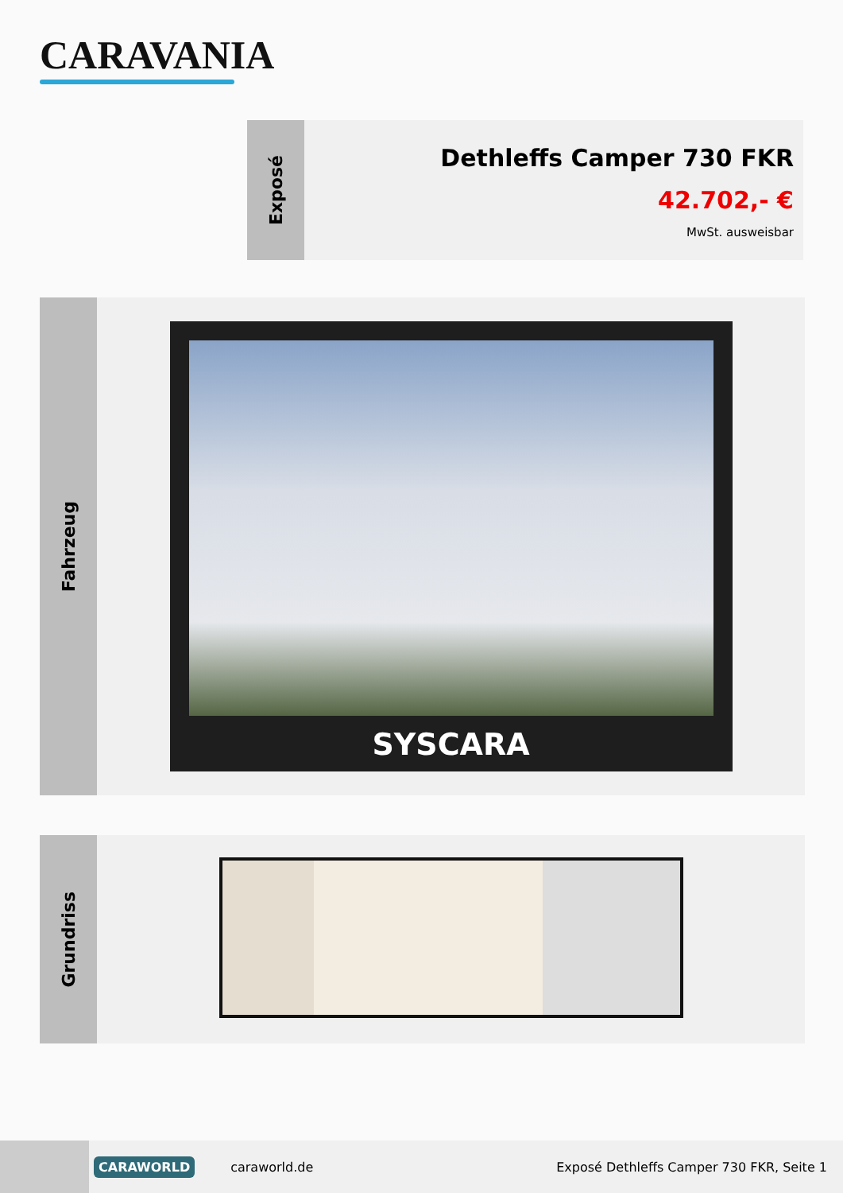CARAVANIA
Exposé
Dethleffs Camper 730 FKR
42.702,- €
MwSt. ausweisbar
Fahrzeug
SYSCARA
Grundriss
CARAWORLD
caraworld.de
Exposé Dethleffs Camper 730 FKR, Seite 1